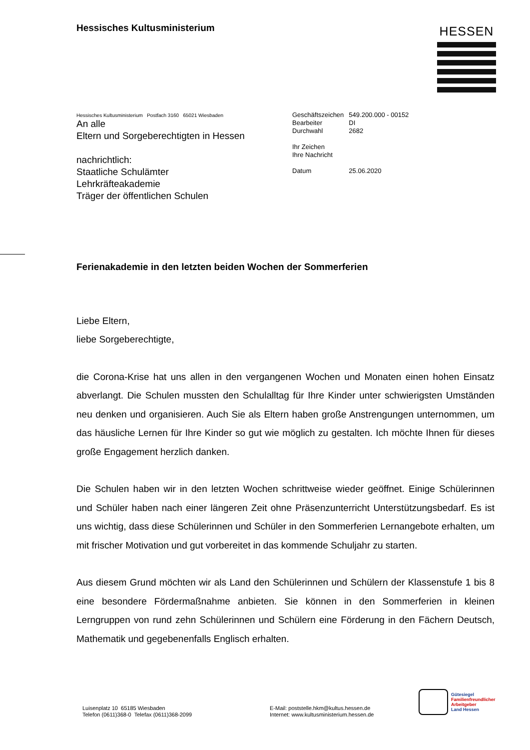Hessisches Kultusministerium HESSEN
Hessisches Kultusministerium Postfach 3160 65021 Wiesbaden
An alle
Eltern und Sorgeberechtigten in Hessen
nachrichtlich:
Staatliche Schulämter
Lehrkräfteakademie
Träger der öffentlichen Schulen
| Geschäftszeichen | 549.200.000 - 00152 |
| Bearbeiter | DI |
| Durchwahl | 2682 |
| Ihr Zeichen | |
| Ihre Nachricht | |
| Datum | 25.06.2020 |
Ferienakademie in den letzten beiden Wochen der Sommerferien
Liebe Eltern,
liebe Sorgeberechtigte,
die Corona-Krise hat uns allen in den vergangenen Wochen und Monaten einen hohen Einsatz abverlangt. Die Schulen mussten den Schulalltag für Ihre Kinder unter schwierigsten Umständen neu denken und organisieren. Auch Sie als Eltern haben große Anstrengungen unternommen, um das häusliche Lernen für Ihre Kinder so gut wie möglich zu gestalten. Ich möchte Ihnen für dieses große Engagement herzlich danken.
Die Schulen haben wir in den letzten Wochen schrittweise wieder geöffnet. Einige Schülerinnen und Schüler haben nach einer längeren Zeit ohne Präsenzunterricht Unterstützungsbedarf. Es ist uns wichtig, dass diese Schülerinnen und Schüler in den Sommerferien Lernangebote erhalten, um mit frischer Motivation und gut vorbereitet in das kommende Schuljahr zu starten.
Aus diesem Grund möchten wir als Land den Schülerinnen und Schülern der Klassenstufe 1 bis 8 eine besondere Fördermaßnahme anbieten. Sie können in den Sommerferien in kleinen Lerngruppen von rund zehn Schülerinnen und Schülern eine Förderung in den Fächern Deutsch, Mathematik und gegebenenfalls Englisch erhalten.
Luisenplatz 10 65185 Wiesbaden
Telefon (0611)368-0 Telefax (0611)368-2099
E-Mail: poststelle.hkm@kultus.hessen.de
Internet: www.kultusministerium.hessen.de
Gütesiegel
Familienfreundlicher
Arbeitgeber
Land Hessen